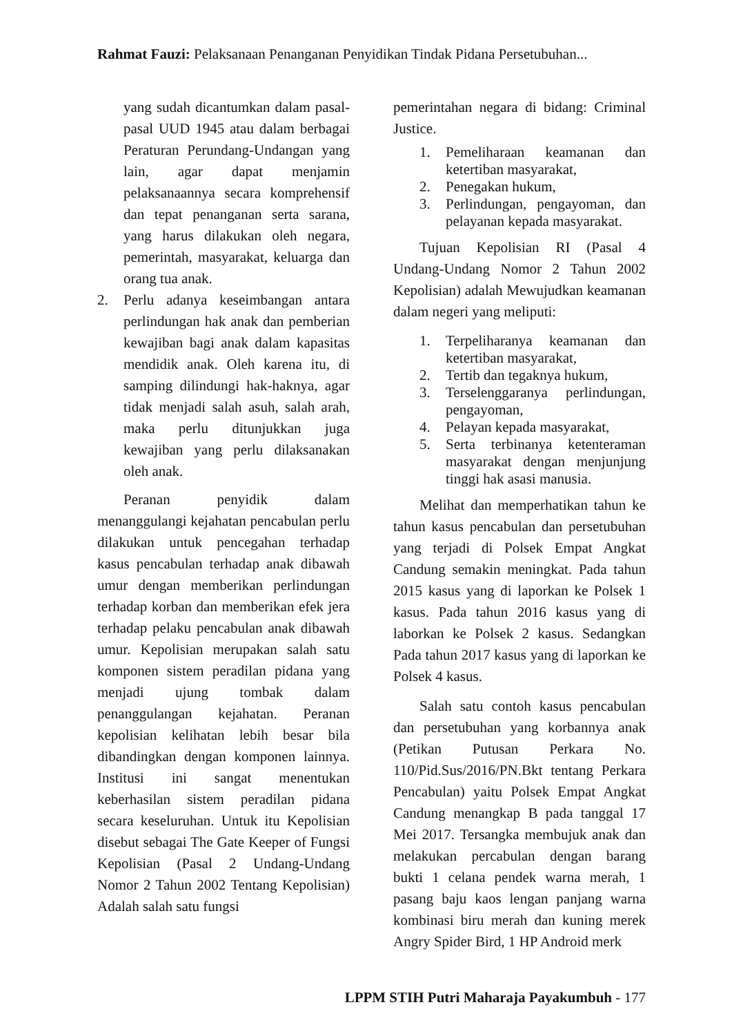Rahmat Fauzi: Pelaksanaan Penanganan Penyidikan Tindak Pidana Persetubuhan...
yang sudah dicantumkan dalam pasal-pasal UUD 1945 atau dalam berbagai Peraturan Perundang-Undangan yang lain, agar dapat menjamin pelaksanaannya secara komprehensif dan tepat penanganan serta sarana, yang harus dilakukan oleh negara, pemerintah, masyarakat, keluarga dan orang tua anak.
2. Perlu adanya keseimbangan antara perlindungan hak anak dan pemberian kewajiban bagi anak dalam kapasitas mendidik anak. Oleh karena itu, di samping dilindungi hak-haknya, agar tidak menjadi salah asuh, salah arah, maka perlu ditunjukkan juga kewajiban yang perlu dilaksanakan oleh anak.
Peranan penyidik dalam menanggulangi kejahatan pencabulan perlu dilakukan untuk pencegahan terhadap kasus pencabulan terhadap anak dibawah umur dengan memberikan perlindungan terhadap korban dan memberikan efek jera terhadap pelaku pencabulan anak dibawah umur. Kepolisian merupakan salah satu komponen sistem peradilan pidana yang menjadi ujung tombak dalam penanggulangan kejahatan. Peranan kepolisian kelihatan lebih besar bila dibandingkan dengan komponen lainnya. Institusi ini sangat menentukan keberhasilan sistem peradilan pidana secara keseluruhan. Untuk itu Kepolisian disebut sebagai The Gate Keeper of Fungsi Kepolisian (Pasal 2 Undang-Undang Nomor 2 Tahun 2002 Tentang Kepolisian) Adalah salah satu fungsi
pemerintahan negara di bidang: Criminal Justice.
1. Pemeliharaan keamanan dan ketertiban masyarakat,
2. Penegakan hukum,
3. Perlindungan, pengayoman, dan pelayanan kepada masyarakat.
Tujuan Kepolisian RI (Pasal 4 Undang-Undang Nomor 2 Tahun 2002 Kepolisian) adalah Mewujudkan keamanan dalam negeri yang meliputi:
1. Terpeliharanya keamanan dan ketertiban masyarakat,
2. Tertib dan tegaknya hukum,
3. Terselenggaranya perlindungan, pengayoman,
4. Pelayan kepada masyarakat,
5. Serta terbinanya ketenteraman masyarakat dengan menjunjung tinggi hak asasi manusia.
Melihat dan memperhatikan tahun ke tahun kasus pencabulan dan persetubuhan yang terjadi di Polsek Empat Angkat Candung semakin meningkat. Pada tahun 2015 kasus yang di laporkan ke Polsek 1 kasus. Pada tahun 2016 kasus yang di laborkan ke Polsek 2 kasus. Sedangkan Pada tahun 2017 kasus yang di laporkan ke Polsek 4 kasus.
Salah satu contoh kasus pencabulan dan persetubuhan yang korbannya anak (Petikan Putusan Perkara No. 110/Pid.Sus/2016/PN.Bkt tentang Perkara Pencabulan) yaitu Polsek Empat Angkat Candung menangkap B pada tanggal 17 Mei 2017. Tersangka membujuk anak dan melakukan percabulan dengan barang bukti 1 celana pendek warna merah, 1 pasang baju kaos lengan panjang warna kombinasi biru merah dan kuning merek Angry Spider Bird, 1 HP Android merk
LPPM STIH Putri Maharaja Payakumbuh - 177